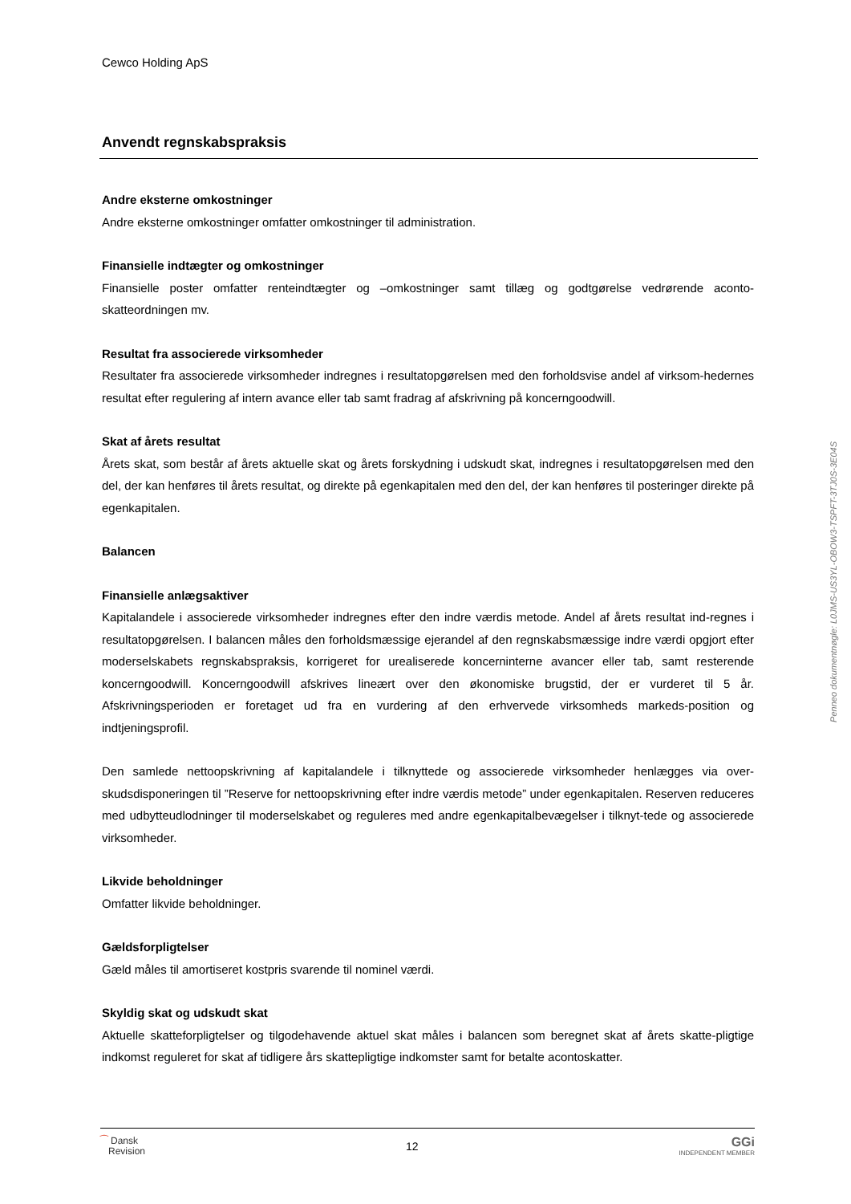Cewco Holding ApS
Anvendt regnskabspraksis
Andre eksterne omkostninger
Andre eksterne omkostninger omfatter omkostninger til administration.
Finansielle indtægter og omkostninger
Finansielle poster omfatter renteindtægter og –omkostninger samt tillæg og godtgørelse vedrørende aconto-skatteordningen mv.
Resultat fra associerede virksomheder
Resultater fra associerede virksomheder indregnes i resultatopgørelsen med den forholdsvise andel af virksom-hedernes resultat efter regulering af intern avance eller tab samt fradrag af afskrivning på koncerngoodwill.
Skat af årets resultat
Årets skat, som består af årets aktuelle skat og årets forskydning i udskudt skat, indregnes i resultatopgørelsen med den del, der kan henføres til årets resultat, og direkte på egenkapitalen med den del, der kan henføres til posteringer direkte på egenkapitalen.
Balancen
Finansielle anlægsaktiver
Kapitalandele i associerede virksomheder indregnes efter den indre værdis metode. Andel af årets resultat ind-regnes i resultatopgørelsen. I balancen måles den forholdsmæssige ejerandel af den regnskabsmæssige indre værdi opgjort efter moderselskabets regnskabspraksis, korrigeret for urealiserede koncerninterne avancer eller tab, samt resterende koncerngoodwill. Koncerngoodwill afskrives lineært over den økonomiske brugstid, der er vurderet til 5 år. Afskrivningsperioden er foretaget ud fra en vurdering af den erhvervede virksomheds markeds-position og indtjeningsprofil.
Den samlede nettoopskrivning af kapitalandele i tilknyttede og associerede virksomheder henlægges via over-skudsdisponeringen til ”Reserve for nettoopskrivning efter indre værdis metode” under egenkapitalen. Reserven reduceres med udbytteudlodninger til moderselskabet og reguleres med andre egenkapitalbevægelser i tilknyt-tede og associerede virksomheder.
Likvide beholdninger
Omfatter likvide beholdninger.
Gældsforpligtelser
Gæld måles til amortiseret kostpris svarende til nominel værdi.
Skyldig skat og udskudt skat
Aktuelle skatteforpligtelser og tilgodehavende aktuel skat måles i balancen som beregnet skat af årets skatte-pligtige indkomst reguleret for skat af tidligere års skattepligtige indkomster samt for betalte acontoskatter.
Penneo dokumentnøgle: L0JMS-US3YL-OBOW3-TSPFT-3TJ0S-3E04S
⁀ Dansk
Revision
12
GGi
INDEPENDENT MEMBER